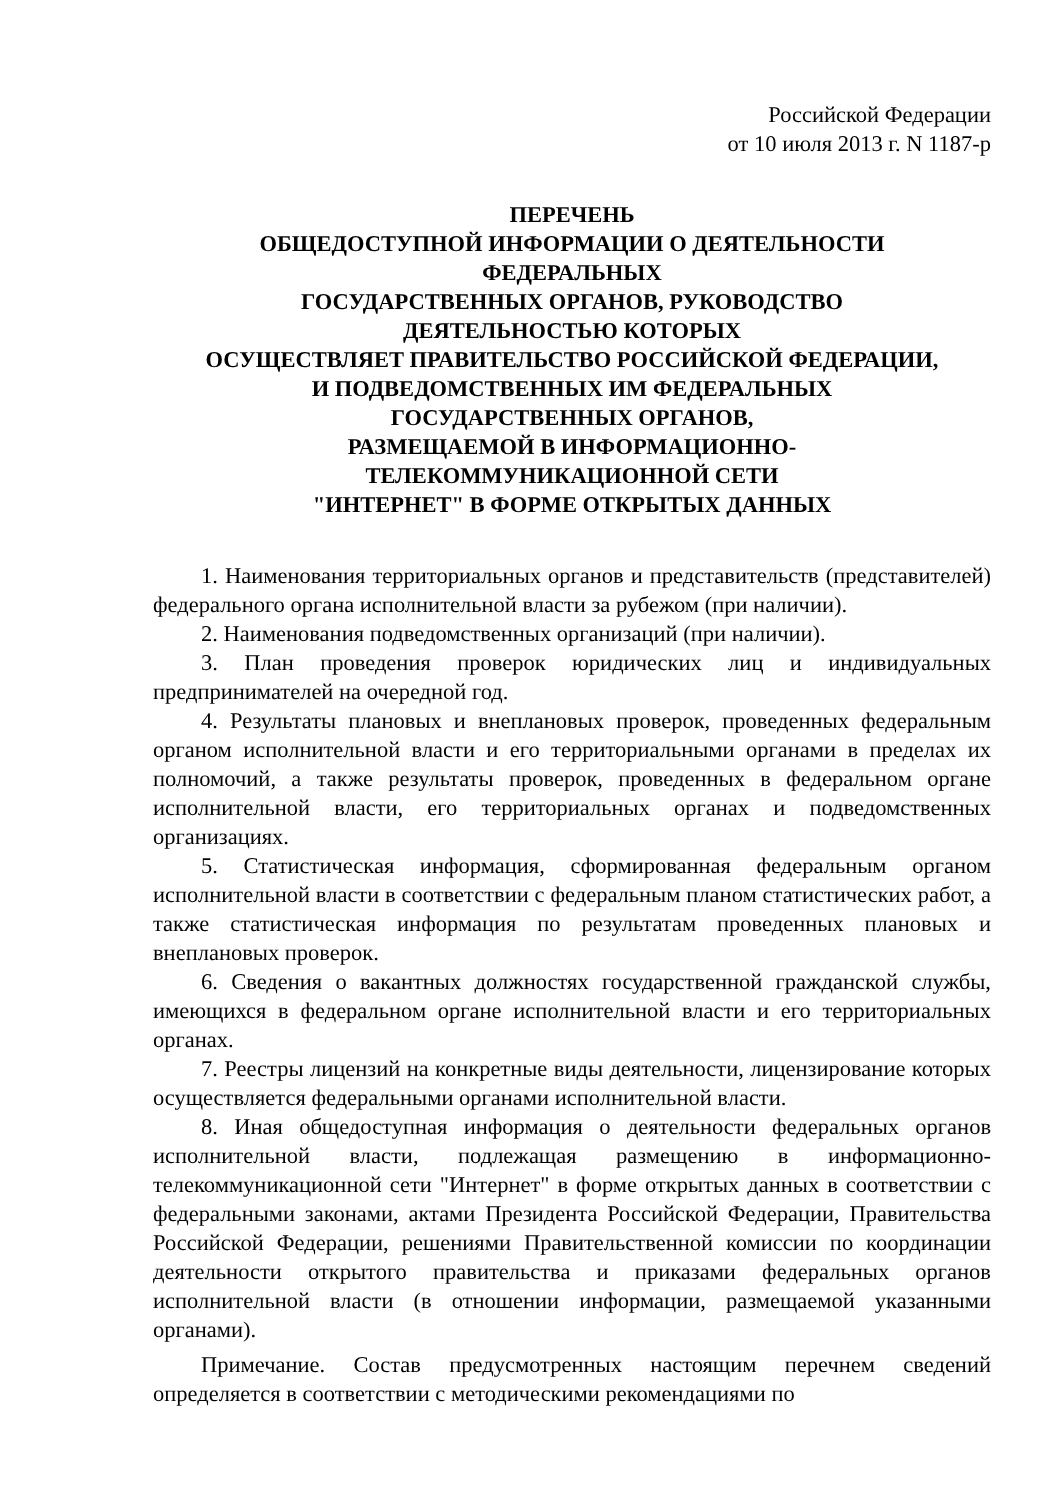Российской Федерации
от 10 июля 2013 г. N 1187-р
ПЕРЕЧЕНЬ
ОБЩЕДОСТУПНОЙ ИНФОРМАЦИИ О ДЕЯТЕЛЬНОСТИ
ФЕДЕРАЛЬНЫХ
ГОСУДАРСТВЕННЫХ ОРГАНОВ, РУКОВОДСТВО
ДЕЯТЕЛЬНОСТЬЮ КОТОРЫХ
ОСУЩЕСТВЛЯЕТ ПРАВИТЕЛЬСТВО РОССИЙСКОЙ ФЕДЕРАЦИИ,
И ПОДВЕДОМСТВЕННЫХ ИМ ФЕДЕРАЛЬНЫХ
ГОСУДАРСТВЕННЫХ ОРГАНОВ,
РАЗМЕЩАЕМОЙ В ИНФОРМАЦИОННО-
ТЕЛЕКОММУНИКАЦИОННОЙ СЕТИ
"ИНТЕРНЕТ" В ФОРМЕ ОТКРЫТЫХ ДАННЫХ
1. Наименования территориальных органов и представительств (представителей) федерального органа исполнительной власти за рубежом (при наличии).
2. Наименования подведомственных организаций (при наличии).
3. План проведения проверок юридических лиц и индивидуальных предпринимателей на очередной год.
4. Результаты плановых и внеплановых проверок, проведенных федеральным органом исполнительной власти и его территориальными органами в пределах их полномочий, а также результаты проверок, проведенных в федеральном органе исполнительной власти, его территориальных органах и подведомственных организациях.
5. Статистическая информация, сформированная федеральным органом исполнительной власти в соответствии с федеральным планом статистических работ, а также статистическая информация по результатам проведенных плановых и внеплановых проверок.
6. Сведения о вакантных должностях государственной гражданской службы, имеющихся в федеральном органе исполнительной власти и его территориальных органах.
7. Реестры лицензий на конкретные виды деятельности, лицензирование которых осуществляется федеральными органами исполнительной власти.
8. Иная общедоступная информация о деятельности федеральных органов исполнительной власти, подлежащая размещению в информационно-телекоммуникационной сети "Интернет" в форме открытых данных в соответствии с федеральными законами, актами Президента Российской Федерации, Правительства Российской Федерации, решениями Правительственной комиссии по координации деятельности открытого правительства и приказами федеральных органов исполнительной власти (в отношении информации, размещаемой указанными органами).
Примечание. Состав предусмотренных настоящим перечнем сведений определяется в соответствии с методическими рекомендациями по